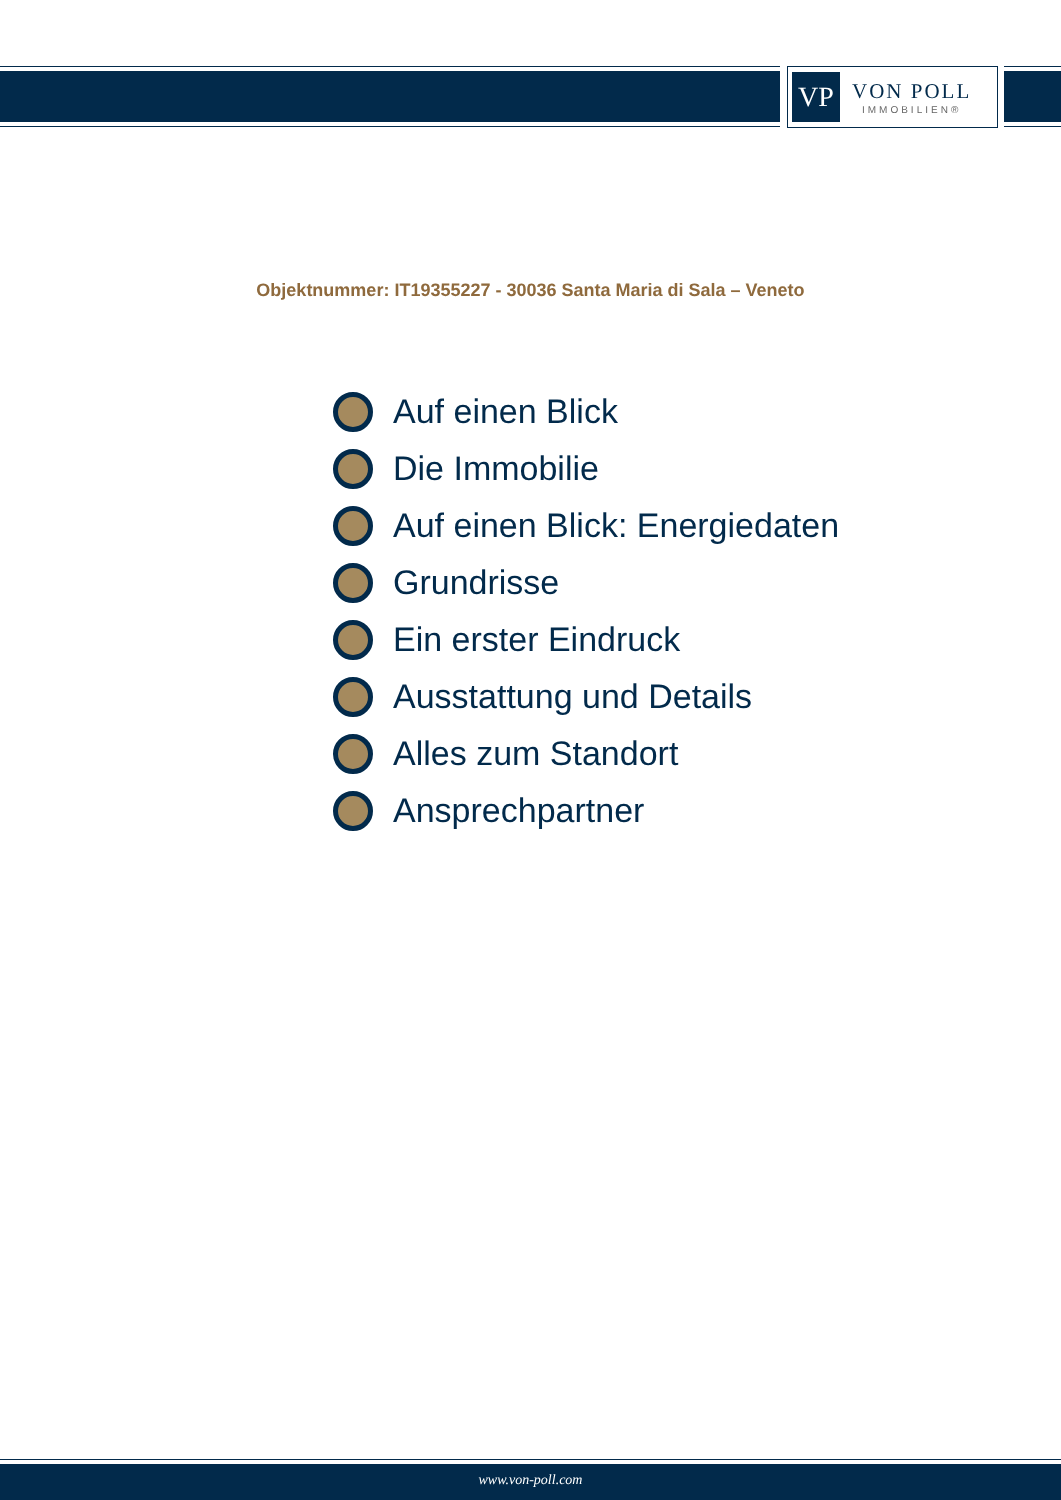VP
VON POLL
IMMOBILIEN®
Objektnummer: IT19355227 - 30036 Santa Maria di Sala – Veneto
Auf einen Blick
Die Immobilie
Auf einen Blick: Energiedaten
Grundrisse
Ein erster Eindruck
Ausstattung und Details
Alles zum Standort
Ansprechpartner
www.von-poll.com